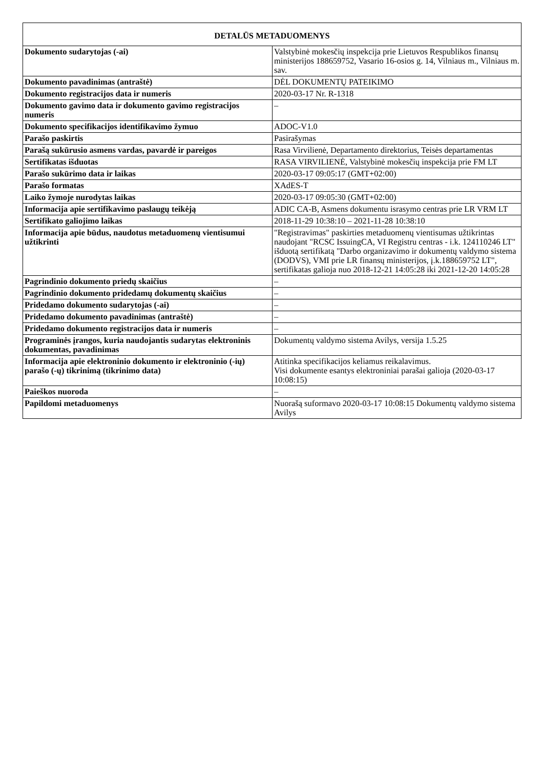| DETALŪS METADUOMENYS | |
| --- | --- |
| Dokumento sudarytojas (-ai) | Valstybinė mokesčių inspekcija prie Lietuvos Respublikos finansų ministerijos 188659752, Vasario 16-osios g. 14, Vilniaus m., Vilniaus m. sav. |
| Dokumento pavadinimas (antraštė) | DĖL DOKUMENTŲ PATEIKIMO |
| Dokumento registracijos data ir numeris | 2020-03-17 Nr. R-1318 |
| Dokumento gavimo data ir dokumento gavimo registracijos numeris | – |
| Dokumento specifikacijos identifikavimo žymuo | ADOC-V1.0 |
| Parašo paskirtis | Pasirašymas |
| Parašą sukūrusio asmens vardas, pavardė ir pareigos | Rasa Virvilienė, Departamento direktorius, Teisės departamentas |
| Sertifikatas išduotas | RASA VIRVILIENĖ, Valstybinė mokesčių inspekcija prie FM LT |
| Parašo sukūrimo data ir laikas | 2020-03-17 09:05:17 (GMT+02:00) |
| Parašo formatas | XAdES-T |
| Laiko žymoje nurodytas laikas | 2020-03-17 09:05:30 (GMT+02:00) |
| Informacija apie sertifikavimo paslaugų teikėją | ADIC CA-B, Asmens dokumentu israsymo centras prie LR VRM LT |
| Sertifikato galiojimo laikas | 2018-11-29 10:38:10 – 2021-11-28 10:38:10 |
| Informacija apie būdus, naudotus metaduomenų vientisumui užtikrinti | "Registravimas" paskirties metaduomenų vientisumas užtikrintas naudojant "RCSC IssuingCA, VI Registru centras - i.k. 124110246 LT" išduotą sertifikatą "Darbo organizavimo ir dokumentų valdymo sistema (DODVS), VMI prie LR finansų ministerijos, į.k.188659752 LT", sertifikatas galioja nuo 2018-12-21 14:05:28 iki 2021-12-20 14:05:28 |
| Pagrindinio dokumento priedų skaičius | – |
| Pagrindinio dokumento pridedamų dokumentų skaičius | – |
| Pridedamo dokumento sudarytojas (-ai) | – |
| Pridedamo dokumento pavadinimas (antraštė) | – |
| Pridedamo dokumento registracijos data ir numeris | – |
| Programinės įrangos, kuria naudojantis sudarytas elektroninis dokumentas, pavadinimas | Dokumentų valdymo sistema Avilys, versija 1.5.25 |
| Informacija apie elektroninio dokumento ir elektroninio (-ių) parašo (-ų) tikrinimą (tikrinimo data) | Atitinka specifikacijos keliamus reikalavimus. Visi dokumente esantys elektroniniai parašai galioja (2020-03-17 10:08:15) |
| Paieškos nuoroda | – |
| Papildomi metaduomenys | Nuorašą suformavo 2020-03-17 10:08:15 Dokumentų valdymo sistema Avilys |